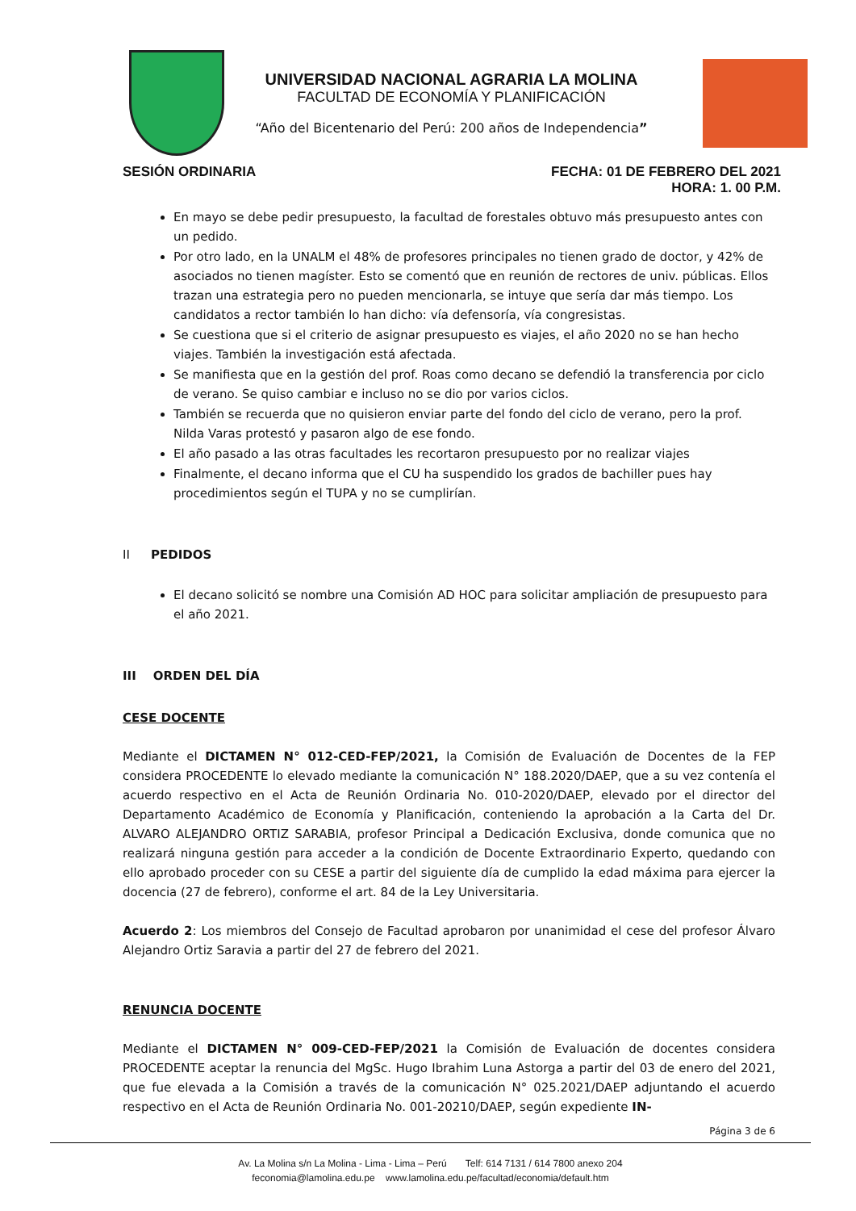UNIVERSIDAD NACIONAL AGRARIA LA MOLINA
FACULTAD DE ECONOMÍA Y PLANIFICACIÓN
“Año del Bicentenario del Perú: 200 años de Independencia”
SESIÓN ORDINARIA FECHA: 01 DE FEBRERO DEL 2021
HORA: 1. 00 P.M.
En mayo se debe pedir presupuesto, la facultad de forestales obtuvo más presupuesto antes con un pedido.
Por otro lado, en la UNALM el 48% de profesores principales no tienen grado de doctor, y 42% de asociados no tienen magíster. Esto se comentó que en reunión de rectores de univ. públicas. Ellos trazan una estrategia pero no pueden mencionarla, se intuye que sería dar más tiempo. Los candidatos a rector también lo han dicho: vía defensoría, vía congresistas.
Se cuestiona que si el criterio de asignar presupuesto es viajes, el año 2020 no se han hecho viajes. También la investigación está afectada.
Se manifiesta que en la gestión del prof. Roas como decano se defendió la transferencia por ciclo de verano. Se quiso cambiar e incluso no se dio por varios ciclos.
También se recuerda que no quisieron enviar parte del fondo del ciclo de verano, pero la prof. Nilda Varas protestó y pasaron algo de ese fondo.
El año pasado a las otras facultades les recortaron presupuesto por no realizar viajes
Finalmente, el decano informa que el CU ha suspendido los grados de bachiller pues hay procedimientos según el TUPA y no se cumplirían.
II PEDIDOS
El decano solicitó se nombre una Comisión AD HOC para solicitar ampliación de presupuesto para el año 2021.
III ORDEN DEL DÍA
CESE DOCENTE
Mediante el DICTAMEN N° 012-CED-FEP/2021, la Comisión de Evaluación de Docentes de la FEP considera PROCEDENTE lo elevado mediante la comunicación N° 188.2020/DAEP, que a su vez contenía el acuerdo respectivo en el Acta de Reunión Ordinaria No. 010-2020/DAEP, elevado por el director del Departamento Académico de Economía y Planificación, conteniendo la aprobación a la Carta del Dr. ALVARO ALEJANDRO ORTIZ SARABIA, profesor Principal a Dedicación Exclusiva, donde comunica que no realizará ninguna gestión para acceder a la condición de Docente Extraordinario Experto, quedando con ello aprobado proceder con su CESE a partir del siguiente día de cumplido la edad máxima para ejercer la docencia (27 de febrero), conforme el art. 84 de la Ley Universitaria.
Acuerdo 2: Los miembros del Consejo de Facultad aprobaron por unanimidad el cese del profesor Álvaro Alejandro Ortiz Saravia a partir del 27 de febrero del 2021.
RENUNCIA DOCENTE
Mediante el DICTAMEN N° 009-CED-FEP/2021 la Comisión de Evaluación de docentes considera PROCEDENTE aceptar la renuncia del MgSc. Hugo Ibrahim Luna Astorga a partir del 03 de enero del 2021, que fue elevada a la Comisión a través de la comunicación N° 025.2021/DAEP adjuntando el acuerdo respectivo en el Acta de Reunión Ordinaria No. 001-20210/DAEP, según expediente IN-
Página 3 de 6
Av. La Molina s/n La Molina - Lima - Lima – Perú Telf: 614 7131 / 614 7800 anexo 204
feconomia@lamolina.edu.pe www.lamolina.edu.pe/facultad/economia/default.htm